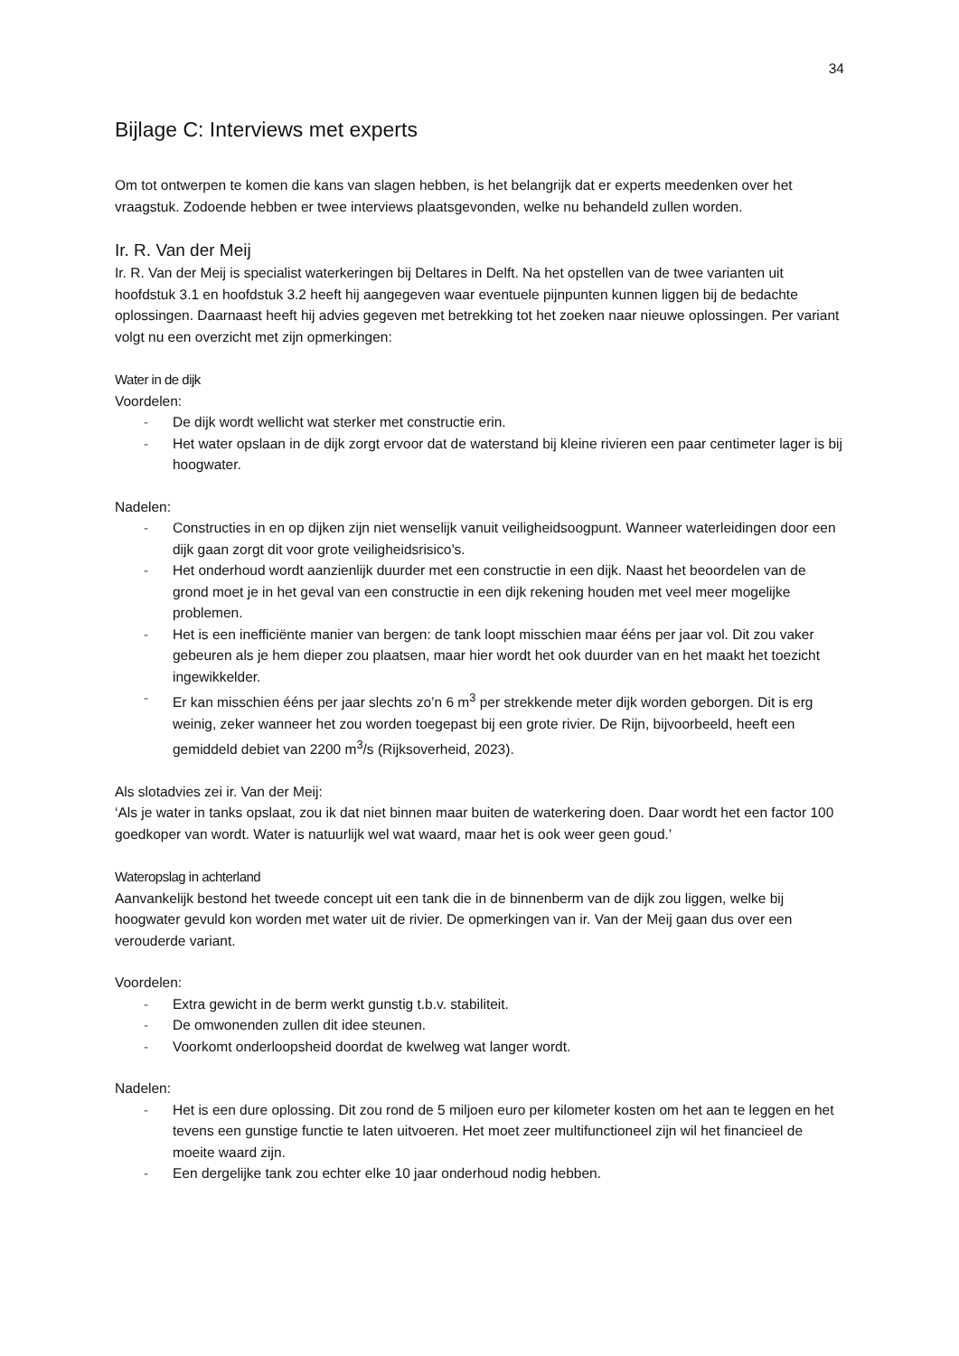34
Bijlage C: Interviews met experts
Om tot ontwerpen te komen die kans van slagen hebben, is het belangrijk dat er experts meedenken over het vraagstuk. Zodoende hebben er twee interviews plaatsgevonden, welke nu behandeld zullen worden.
Ir. R. Van der Meij
Ir. R. Van der Meij is specialist waterkeringen bij Deltares in Delft. Na het opstellen van de twee varianten uit hoofdstuk 3.1 en hoofdstuk 3.2 heeft hij aangegeven waar eventuele pijnpunten kunnen liggen bij de bedachte oplossingen. Daarnaast heeft hij advies gegeven met betrekking tot het zoeken naar nieuwe oplossingen. Per variant volgt nu een overzicht met zijn opmerkingen:
Water in de dijk
Voordelen:
- De dijk wordt wellicht wat sterker met constructie erin.
- Het water opslaan in de dijk zorgt ervoor dat de waterstand bij kleine rivieren een paar centimeter lager is bij hoogwater.
Nadelen:
- Constructies in en op dijken zijn niet wenselijk vanuit veiligheidsoogpunt. Wanneer waterleidingen door een dijk gaan zorgt dit voor grote veiligheidsrisico’s.
- Het onderhoud wordt aanzienlijk duurder met een constructie in een dijk. Naast het beoordelen van de grond moet je in het geval van een constructie in een dijk rekening houden met veel meer mogelijke problemen.
- Het is een inefficiënte manier van bergen: de tank loopt misschien maar ééns per jaar vol. Dit zou vaker gebeuren als je hem dieper zou plaatsen, maar hier wordt het ook duurder van en het maakt het toezicht ingewikkelder.
- Er kan misschien ééns per jaar slechts zo’n 6 m<sup>3</sup> per strekkende meter dijk worden geborgen. Dit is erg weinig, zeker wanneer het zou worden toegepast bij een grote rivier. De Rijn, bijvoorbeeld, heeft een gemiddeld debiet van 2200 m<sup>3</sup>/s (Rijksoverheid, 2023).
Als slotadvies zei ir. Van der Meij:
‘Als je water in tanks opslaat, zou ik dat niet binnen maar buiten de waterkering doen. Daar wordt het een factor 100 goedkoper van wordt. Water is natuurlijk wel wat waard, maar het is ook weer geen goud.’
Wateropslag in achterland
Aanvankelijk bestond het tweede concept uit een tank die in de binnenberm van de dijk zou liggen, welke bij hoogwater gevuld kon worden met water uit de rivier. De opmerkingen van ir. Van der Meij gaan dus over een verouderde variant.
Voordelen:
- Extra gewicht in de berm werkt gunstig t.b.v. stabiliteit.
- De omwonenden zullen dit idee steunen.
- Voorkomt onderloopsheid doordat de kwelweg wat langer wordt.
Nadelen:
- Het is een dure oplossing. Dit zou rond de 5 miljoen euro per kilometer kosten om het aan te leggen en het tevens een gunstige functie te laten uitvoeren. Het moet zeer multifunctioneel zijn wil het financieel de moeite waard zijn.
- Een dergelijke tank zou echter elke 10 jaar onderhoud nodig hebben.